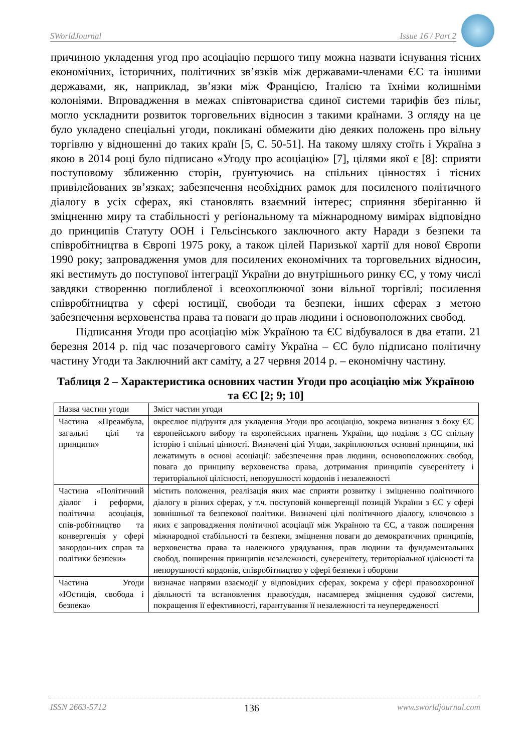SWorldJournal Issue 16 / Part 2
причиною укладення угод про асоціацію першого типу можна назвати існування тісних економічних, історичних, політичних зв’язків між державами-членами ЄС та іншими державами, як, наприклад, зв’язки між Францією, Італією та їхніми колишніми колоніями. Впровадження в межах співтовариства єдиної системи тарифів без пільг, могло ускладнити розвиток торговельних відносин з такими країнами. З огляду на це було укладено спеціальні угоди, покликані обмежити дію деяких положень про вільну торгівлю у відношенні до таких країн [5, С. 50-51]. На такому шляху стоїть і Україна з якою в 2014 році було підписано «Угоду про асоціацію» [7], цілями якої є [8]: сприяти поступовому зближенню сторін, ґрунтуючись на спільних цінностях і тісних привілейованих зв’язках; забезпечення необхідних рамок для посиленого політичного діалогу в усіх сферах, які становлять взаємний інтерес; сприяння зберіганню й зміцненню миру та стабільності у регіональному та міжнародному вимірах відповідно до принципів Статуту ООН і Гельсінського заключного акту Наради з безпеки та співробітництва в Європі 1975 року, а також цілей Паризької хартії для нової Європи 1990 року; запровадження умов для посилених економічних та торговельних відносин, які вестимуть до поступової інтеграції України до внутрішнього ринку ЄС, у тому числі завдяки створенню поглибленої і всеохоплюючої зони вільної торгівлі; посилення співробітництва у сфері юстиції, свободи та безпеки, інших сферах з метою забезпечення верховенства права та поваги до прав людини і основоположних свобод.
Підписання Угоди про асоціацію між Україною та ЄС відбувалося в два етапи. 21 березня 2014 р. під час позачергового саміту Україна – ЄС було підписано політичну частину Угоди та Заключний акт саміту, а 27 червня 2014 р. – економічну частину.
Таблиця 2 – Характеристика основних частин Угоди про асоціацію між Україною та ЄС [2; 9; 10]
| Назва частин угоди | Зміст частин угоди |
| --- | --- |
| Частина «Преамбула, загальні цілі та принципи» | окреслює підґрунтя для укладення Угоди про асоціацію, зокрема визнання з боку ЄС європейського вибору та європейських прагнень України, що поділяє з ЄС спільну історію і спільні цінності. Визначені цілі Угоди, закріплюються основні принципи, які лежатимуть в основі асоціації: забезпечення прав людини, основоположних свобод, повага до принципу верховенства права, дотримання принципів суверенітету і територіальної цілісності, непорушності кордонів і незалежності |
| Частина «Політичний діалог і реформи, політична асоціація, спів-робітництво та конвергенція у сфері закордон-них справ та політики безпеки» | містить положення, реалізація яких має сприяти розвитку і зміцненню політичного діалогу в різних сферах, у т.ч. поступовій конвергенції позицій України з ЄС у сфері зовнішньої та безпекової політики. Визначені цілі політичного діалогу, ключовою з яких є запровадження політичної асоціації між Україною та ЄС, а також поширення міжнародної стабільності та безпеки, зміцнення поваги до демократичних принципів, верховенства права та належного урядування, прав людини та фундаментальних свобод, поширення принципів незалежності, суверенітету, територіальної цілісності та непорушності кордонів, співробітництво у сфері безпеки і оборони |
| Частина Угоди «Юстиція, свобода і безпека» | визначає напрями взаємодії у відповідних сферах, зокрема у сфері правоохоронної діяльності та встановлення правосуддя, насамперед зміцнення судової системи, покращення її ефективності, гарантування її незалежності та неупередженості |
ISSN 2663-5712 136 www.sworldjournal.com